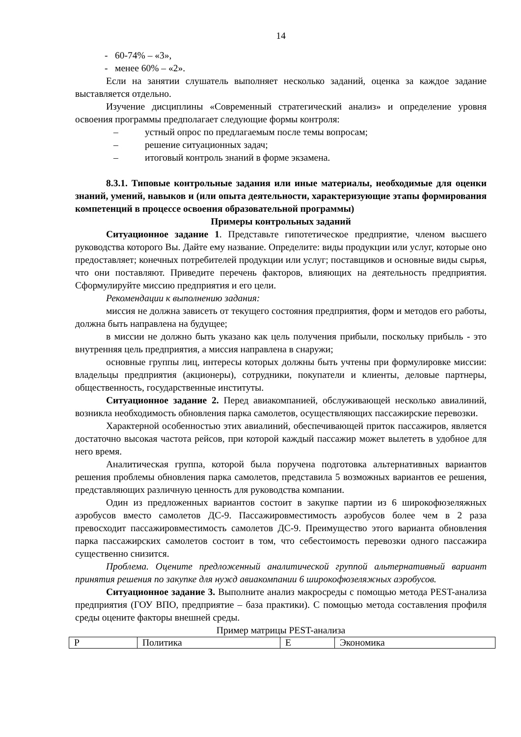14
- 60-74% – «3»,
- менее 60% – «2».
Если на занятии слушатель выполняет несколько заданий, оценка за каждое задание выставляется отдельно.
Изучение дисциплины «Современный стратегический анализ» и определение уровня освоения программы предполагает следующие формы контроля:
– устный опрос по предлагаемым после темы вопросам;
– решение ситуационных задач;
– итоговый контроль знаний в форме экзамена.
8.3.1. Типовые контрольные задания или иные материалы, необходимые для оценки знаний, умений, навыков и (или опыта деятельности, характеризующие этапы формирования компетенций в процессе освоения образовательной программы)
Примеры контрольных заданий
Ситуационное задание 1. Представьте гипотетическое предприятие, членом высшего руководства которого Вы. Дайте ему название. Определите: виды продукции или услуг, которые оно предоставляет; конечных потребителей продукции или услуг; поставщиков и основные виды сырья, что они поставляют. Приведите перечень факторов, влияющих на деятельность предприятия. Сформулируйте миссию предприятия и его цели.
Рекомендации к выполнению задания:
миссия не должна зависеть от текущего состояния предприятия, форм и методов его работы, должна быть направлена на будущее;
в миссии не должно быть указано как цель получения прибыли, поскольку прибыль - это внутренняя цель предприятия, а миссия направлена в снаружи;
основные группы лиц, интересы которых должны быть учтены при формулировке миссии: владельцы предприятия (акционеры), сотрудники, покупатели и клиенты, деловые партнеры, общественность, государственные институты.
Ситуационное задание 2. Перед авиакомпанией, обслуживающей несколько авиалиний, возникла необходимость обновления парка самолетов, осуществляющих пассажирские перевозки.
Характерной особенностью этих авиалиний, обеспечивающей приток пассажиров, является достаточно высокая частота рейсов, при которой каждый пассажир может вылететь в удобное для него время.
Аналитическая группа, которой была поручена подготовка альтернативных вариантов решения проблемы обновления парка самолетов, представила 5 возможных вариантов ее решения, представляющих различную ценность для руководства компании.
Один из предложенных вариантов состоит в закупке партии из 6 широкофюзеляжных аэробусов вместо самолетов ДС-9. Пассажировместимость аэробусов более чем в 2 раза превосходит пассажировместимость самолетов ДС-9. Преимущество этого варианта обновления парка пассажирских самолетов состоит в том, что себестоимость перевозки одного пассажира существенно снизится.
Проблема. Оцените предложенный аналитической группой альтернативный вариант принятия решения по закупке для нужд авиакомпании 6 широкофюзеляжных аэробусов.
Ситуационное задание 3. Выполните анализ макросреды с помощью метода PEST-анализа предприятия (ГОУ ВПО, предприятие – база практики). С помощью метода составления профиля среды оцените факторы внешней среды.
Пример матрицы PEST-анализа
| P | Политика | E | Экономика |